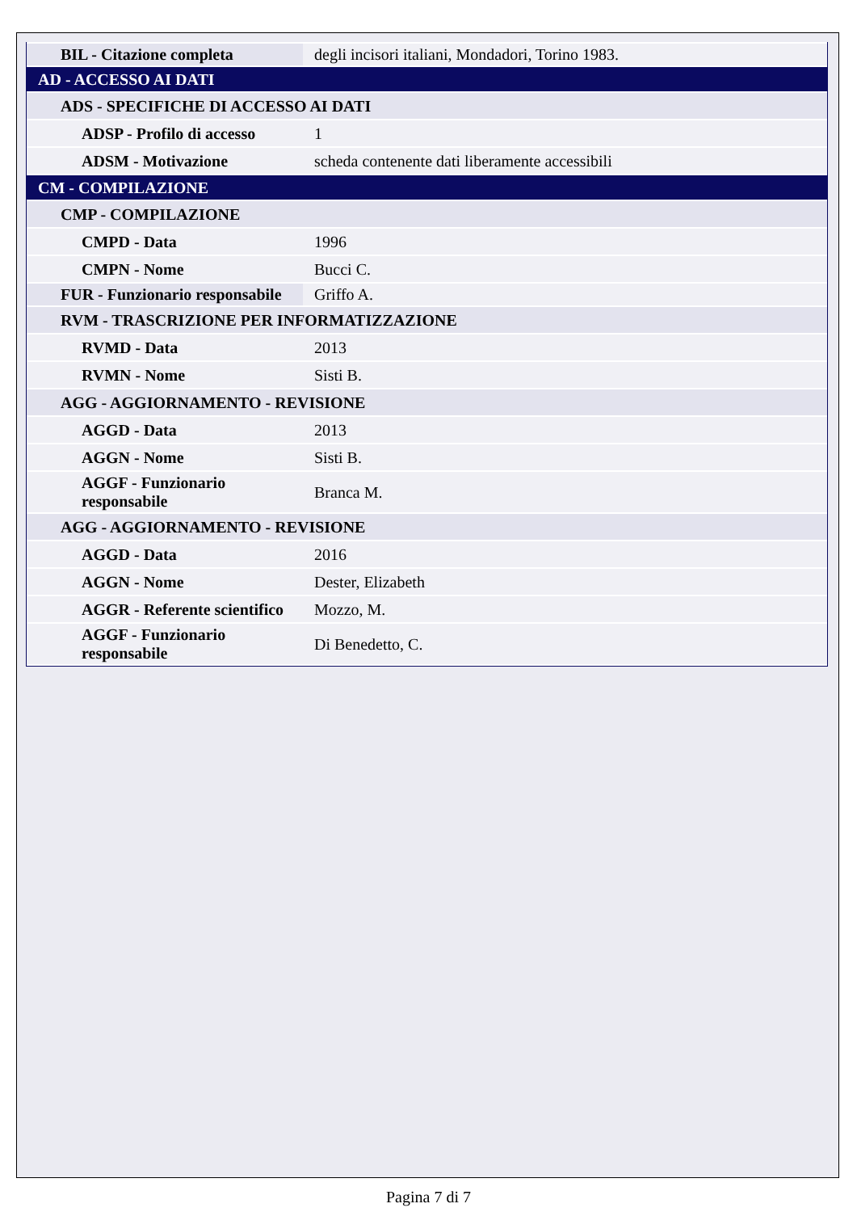| BIL - Citazione completa | degli incisori italiani, Mondadori, Torino 1983. |
| AD - ACCESSO AI DATI | |
| ADS - SPECIFICHE DI ACCESSO AI DATI | |
| ADSP - Profilo di accesso | 1 |
| ADSM - Motivazione | scheda contenente dati liberamente accessibili |
| CM - COMPILAZIONE | |
| CMP - COMPILAZIONE | |
| CMPD - Data | 1996 |
| CMPN - Nome | Bucci C. |
| FUR - Funzionario responsabile | Griffo A. |
| RVM - TRASCRIZIONE PER INFORMATIZZAZIONE | |
| RVMD - Data | 2013 |
| RVMN - Nome | Sisti B. |
| AGG - AGGIORNAMENTO - REVISIONE | |
| AGGD - Data | 2013 |
| AGGN - Nome | Sisti B. |
| AGGF - Funzionario responsabile | Branca M. |
| AGG - AGGIORNAMENTO - REVISIONE | |
| AGGD - Data | 2016 |
| AGGN - Nome | Dester, Elizabeth |
| AGGR - Referente scientifico | Mozzo, M. |
| AGGF - Funzionario responsabile | Di Benedetto, C. |
Pagina 7 di 7